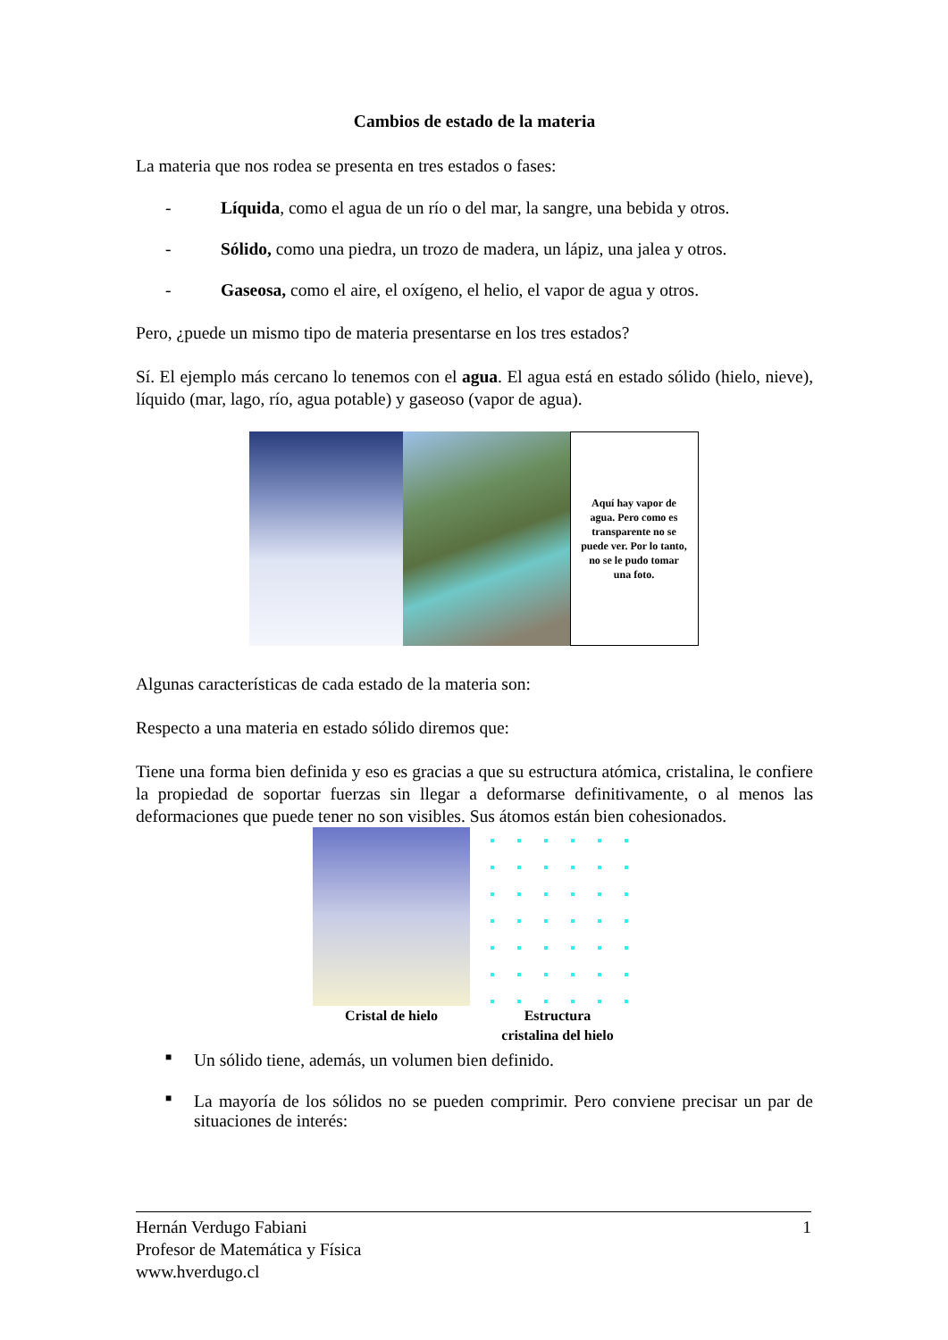Cambios de estado de la materia
La materia que nos rodea se presenta en tres estados o fases:
- Líquida, como el agua de un río o del mar, la sangre, una bebida y otros.
- Sólido, como una piedra, un trozo de madera, un lápiz, una jalea y otros.
- Gaseosa, como el aire, el oxígeno, el helio, el vapor de agua y otros.
Pero, ¿puede un mismo tipo de materia presentarse en los tres estados?
Sí. El ejemplo más cercano lo tenemos con el agua. El agua está en estado sólido (hielo, nieve), líquido (mar, lago, río, agua potable) y gaseoso (vapor de agua).
Aquí hay vapor de agua. Pero como es transparente no se puede ver. Por lo tanto, no se le pudo tomar una foto.
Algunas características de cada estado de la materia son:
Respecto a una materia en estado sólido diremos que:
Tiene una forma bien definida y eso es gracias a que su estructura atómica, cristalina, le confiere la propiedad de soportar fuerzas sin llegar a deformarse definitivamente, o al menos las deformaciones que puede tener no son visibles. Sus átomos están bien cohesionados.
Cristal de hielo Estructura
cristalina del hielo
■ Un sólido tiene, además, un volumen bien definido.
■ La mayoría de los sólidos no se pueden comprimir. Pero conviene precisar un par de situaciones de interés:
Hernán Verdugo Fabiani 1
Profesor de Matemática y Física
www.hverdugo.cl